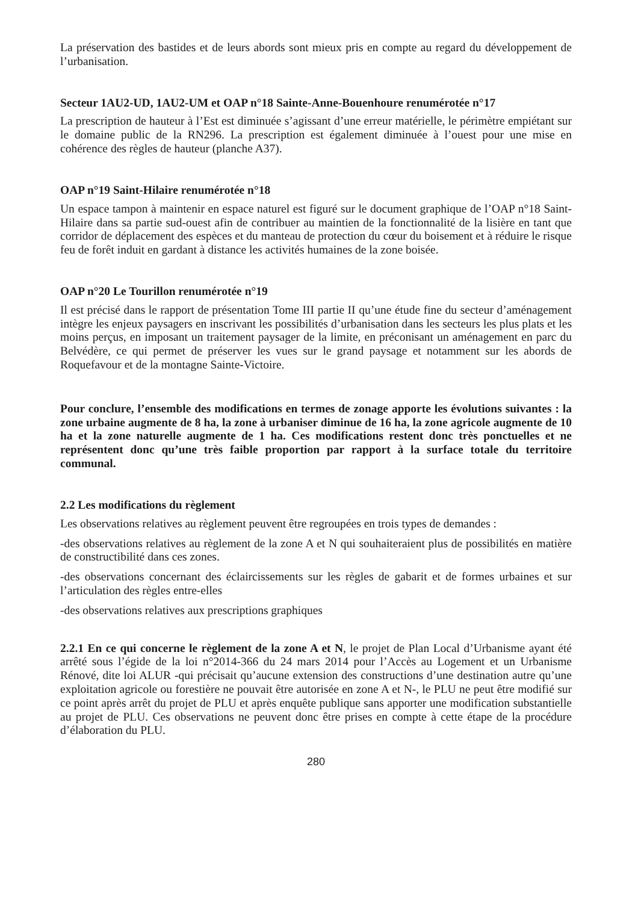La préservation des bastides et de leurs abords sont mieux pris en compte au regard du développement de l’urbanisation.
Secteur 1AU2-UD, 1AU2-UM et OAP n°18 Sainte-Anne-Bouenhoure renumérotée n°17
La prescription de hauteur à l’Est est diminuée s’agissant d’une erreur matérielle, le périmètre empiétant sur le domaine public de la RN296. La prescription est également diminuée à l’ouest pour une mise en cohérence des règles de hauteur (planche A37).
OAP n°19 Saint-Hilaire renumérotée n°18
Un espace tampon à maintenir en espace naturel est figuré sur le document graphique de l’OAP n°18 Saint-Hilaire dans sa partie sud-ouest afin de contribuer au maintien de la fonctionnalité de la lisière en tant que corridor de déplacement des espèces et du manteau de protection du cœur du boisement et à réduire le risque feu de forêt induit en gardant à distance les activités humaines de la zone boisée.
OAP n°20 Le Tourillon renumérotée n°19
Il est précisé dans le rapport de présentation Tome III partie II qu’une étude fine du secteur d’aménagement intègre les enjeux paysagers en inscrivant les possibilités d’urbanisation dans les secteurs les plus plats et les moins perçus, en imposant un traitement paysager de la limite, en préconisant un aménagement en parc du Belvédère, ce qui permet de préserver les vues sur le grand paysage et notamment sur les abords de Roquefavour et de la montagne Sainte-Victoire.
Pour conclure, l’ensemble des modifications en termes de zonage apporte les évolutions suivantes : la zone urbaine augmente de 8 ha, la zone à urbaniser diminue de 16 ha, la zone agricole augmente de 10 ha et la zone naturelle augmente de 1 ha. Ces modifications restent donc très ponctuelles et ne représentent donc qu’une très faible proportion par rapport à la surface totale du territoire communal.
2.2 Les modifications du règlement
Les observations relatives au règlement peuvent être regroupées en trois types de demandes :
-des observations relatives au règlement de la zone A et N qui souhaiteraient plus de possibilités en matière de constructibilité dans ces zones.
-des observations concernant des éclaircissements sur les règles de gabarit et de formes urbaines et sur l’articulation des règles entre-elles
-des observations relatives aux prescriptions graphiques
2.2.1 En ce qui concerne le règlement de la zone A et N, le projet de Plan Local d’Urbanisme ayant été arrêté sous l’égide de la loi n°2014-366 du 24 mars 2014 pour l’Accès au Logement et un Urbanisme Rénové, dite loi ALUR -qui précisait qu’aucune extension des constructions d’une destination autre qu’une exploitation agricole ou forestière ne pouvait être autorisée en zone A et N-, le PLU ne peut être modifié sur ce point après arrêt du projet de PLU et après enquête publique sans apporter une modification substantielle au projet de PLU. Ces observations ne peuvent donc être prises en compte à cette étape de la procédure d’élaboration du PLU.
280